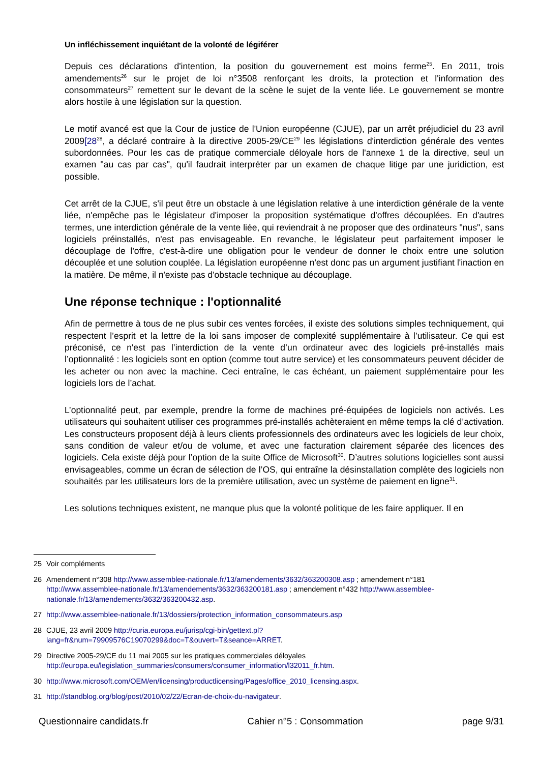Un infléchissement inquiétant de la volonté de légiférer
Depuis ces déclarations d'intention, la position du gouvernement est moins ferme<sup>25</sup>. En 2011, trois amendements<sup>26</sup> sur le projet de loi n°3508 renforçant les droits, la protection et l'information des consommateurs<sup>27</sup> remettent sur le devant de la scène le sujet de la vente liée. Le gouvernement se montre alors hostile à une législation sur la question.
Le motif avancé est que la Cour de justice de l'Union européenne (CJUE), par un arrêt préjudiciel du 23 avril 2009[28<sup>28</sup>, a déclaré contraire à la directive 2005-29/CE<sup>29</sup> les législations d'interdiction générale des ventes subordonnées. Pour les cas de pratique commerciale déloyale hors de l'annexe 1 de la directive, seul un examen "au cas par cas", qu'il faudrait interpréter par un examen de chaque litige par une juridiction, est possible.
Cet arrêt de la CJUE, s'il peut être un obstacle à une législation relative à une interdiction générale de la vente liée, n'empêche pas le législateur d'imposer la proposition systématique d'offres découplées. En d'autres termes, une interdiction générale de la vente liée, qui reviendrait à ne proposer que des ordinateurs "nus", sans logiciels préinstallés, n'est pas envisageable. En revanche, le législateur peut parfaitement imposer le découplage de l'offre, c'est-à-dire une obligation pour le vendeur de donner le choix entre une solution découplée et une solution couplée. La législation européenne n'est donc pas un argument justifiant l'inaction en la matière. De même, il n'existe pas d'obstacle technique au découplage.
Une réponse technique : l'optionnalité
Afin de permettre à tous de ne plus subir ces ventes forcées, il existe des solutions simples techniquement, qui respectent l’esprit et la lettre de la loi sans imposer de complexité supplémentaire à l’utilisateur. Ce qui est préconisé, ce n'est pas l’interdiction de la vente d’un ordinateur avec des logiciels pré-installés mais l’optionnalité : les logiciels sont en option (comme tout autre service) et les consommateurs peuvent décider de les acheter ou non avec la machine. Ceci entraîne, le cas échéant, un paiement supplémentaire pour les logiciels lors de l’achat.
L’optionnalité peut, par exemple, prendre la forme de machines pré-équipées de logiciels non activés. Les utilisateurs qui souhaitent utiliser ces programmes pré-installés achèteraient en même temps la clé d’activation. Les constructeurs proposent déjà à leurs clients professionnels des ordinateurs avec les logiciels de leur choix, sans condition de valeur et/ou de volume, et avec une facturation clairement séparée des licences des logiciels. Cela existe déjà pour l’option de la suite Office de Microsoft<sup>30</sup>. D’autres solutions logicielles sont aussi envisageables, comme un écran de sélection de l’OS, qui entraîne la désinstallation complète des logiciels non souhaités par les utilisateurs lors de la première utilisation, avec un système de paiement en ligne<sup>31</sup>.
Les solutions techniques existent, ne manque plus que la volonté politique de les faire appliquer. Il en
25 Voir compléments
26 Amendement n°308 http://www.assemblee-nationale.fr/13/amendements/3632/363200308.asp ; amendement n°181 http://www.assemblee-nationale.fr/13/amendements/3632/363200181.asp ; amendement n°432 http://www.assemblee-nationale.fr/13/amendements/3632/363200432.asp.
27 http://www.assemblee-nationale.fr/13/dossiers/protection_information_consommateurs.asp
28 CJUE, 23 avril 2009 http://curia.europa.eu/jurisp/cgi-bin/gettext.pl?
lang=fr&num=79909576C19070299&doc=T&ouvert=T&seance=ARRET.
29 Directive 2005-29/CE du 11 mai 2005 sur les pratiques commerciales déloyales
http://europa.eu/legislation_summaries/consumers/consumer_information/l32011_fr.htm.
30 http://www.microsoft.com/OEM/en/licensing/productlicensing/Pages/office_2010_licensing.aspx.
31 http://standblog.org/blog/post/2010/02/22/Ecran-de-choix-du-navigateur.
Questionnaire candidats.fr Cahier n°5 : Consommation page 9/31